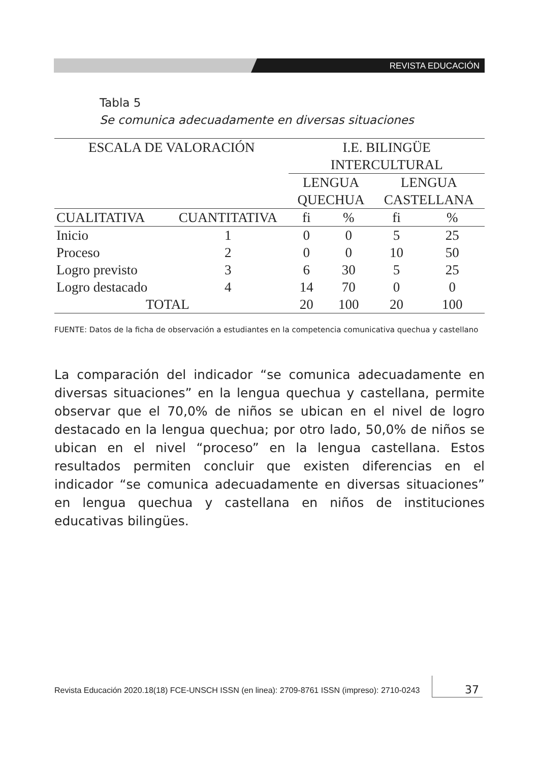REVISTA EDUCACIÓN
Tabla 5
Se comunica adecuadamente en diversas situaciones
| ESCALA DE VALORACIÓN | | I.E. BILINGÜE INTERCULTURAL | | | |
| --- | --- | --- | --- | --- | --- |
| | | LENGUA QUECHUA | | LENGUA CASTELLANA | |
| CUALITATIVA | CUANTITATIVA | fi | % | fi | % |
| Inicio | 1 | 0 | 0 | 5 | 25 |
| Proceso | 2 | 0 | 0 | 10 | 50 |
| Logro previsto | 3 | 6 | 30 | 5 | 25 |
| Logro destacado | 4 | 14 | 70 | 0 | 0 |
| TOTAL | | 20 | 100 | 20 | 100 |
FUENTE: Datos de la ficha de observación a estudiantes en la competencia comunicativa quechua y castellano
La comparación del indicador “se comunica adecuadamente en diversas situaciones” en la lengua quechua y castellana, permite observar que el 70,0% de niños se ubican en el nivel de logro destacado en la lengua quechua; por otro lado, 50,0% de niños se ubican en el nivel “proceso” en la lengua castellana. Estos resultados permiten concluir que existen diferencias en el indicador “se comunica adecuadamente en diversas situaciones” en lengua quechua y castellana en niños de instituciones educativas bilingües.
Revista Educación 2020.18(18) FCE-UNSCH ISSN (en linea): 2709-8761 ISSN (impreso): 2710-0243
37